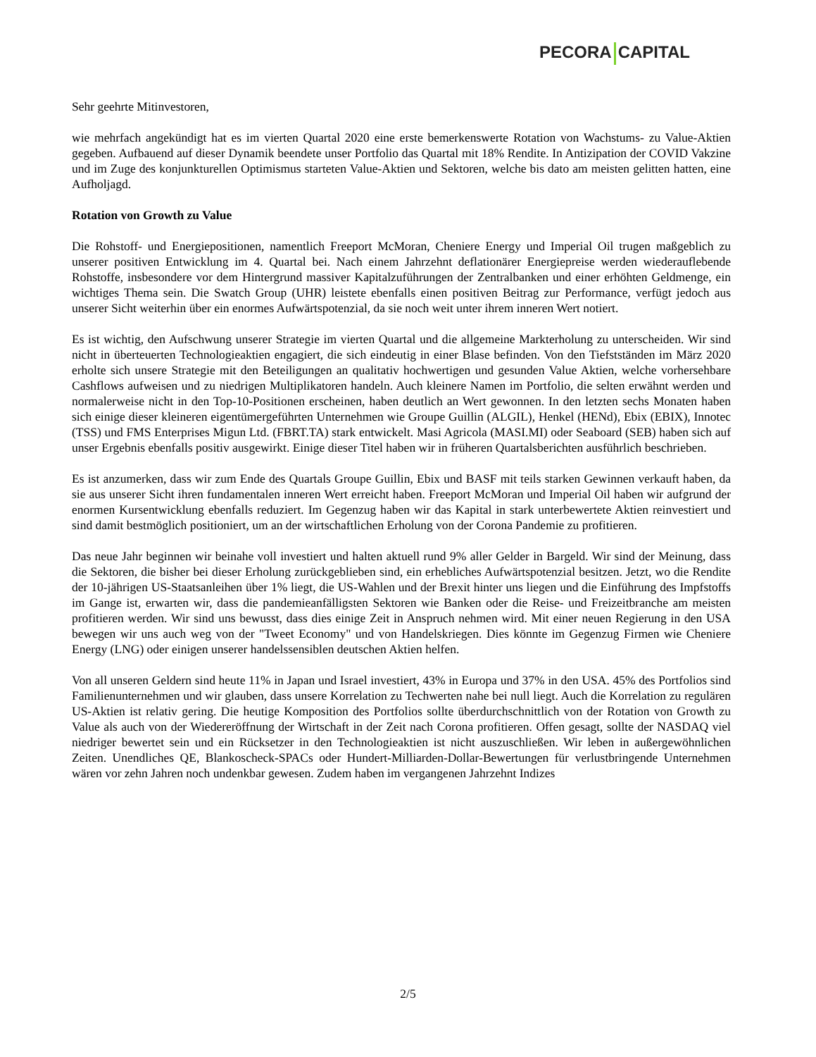PECORA CAPITAL
Sehr geehrte Mitinvestoren,
wie mehrfach angekündigt hat es im vierten Quartal 2020 eine erste bemerkenswerte Rotation von Wachstums- zu Value-Aktien gegeben. Aufbauend auf dieser Dynamik beendete unser Portfolio das Quartal mit 18% Rendite. In Antizipation der COVID Vakzine und im Zuge des konjunkturellen Optimismus starteten Value-Aktien und Sektoren, welche bis dato am meisten gelitten hatten, eine Aufholjagd.
Rotation von Growth zu Value
Die Rohstoff- und Energiepositionen, namentlich Freeport McMoran, Cheniere Energy und Imperial Oil trugen maßgeblich zu unserer positiven Entwicklung im 4. Quartal bei. Nach einem Jahrzehnt deflationärer Energiepreise werden wiederauflebende Rohstoffe, insbesondere vor dem Hintergrund massiver Kapitalzuführungen der Zentralbanken und einer erhöhten Geldmenge, ein wichtiges Thema sein. Die Swatch Group (UHR) leistete ebenfalls einen positiven Beitrag zur Performance, verfügt jedoch aus unserer Sicht weiterhin über ein enormes Aufwärtspotenzial, da sie noch weit unter ihrem inneren Wert notiert.
Es ist wichtig, den Aufschwung unserer Strategie im vierten Quartal und die allgemeine Markterholung zu unterscheiden. Wir sind nicht in überteuerten Technologieaktien engagiert, die sich eindeutig in einer Blase befinden. Von den Tiefstständen im März 2020 erholte sich unsere Strategie mit den Beteiligungen an qualitativ hochwertigen und gesunden Value Aktien, welche vorhersehbare Cashflows aufweisen und zu niedrigen Multiplikatoren handeln. Auch kleinere Namen im Portfolio, die selten erwähnt werden und normalerweise nicht in den Top-10-Positionen erscheinen, haben deutlich an Wert gewonnen. In den letzten sechs Monaten haben sich einige dieser kleineren eigentümergeführten Unternehmen wie Groupe Guillin (ALGIL), Henkel (HENd), Ebix (EBIX), Innotec (TSS) und FMS Enterprises Migun Ltd. (FBRT.TA) stark entwickelt. Masi Agricola (MASI.MI) oder Seaboard (SEB) haben sich auf unser Ergebnis ebenfalls positiv ausgewirkt. Einige dieser Titel haben wir in früheren Quartalsberichten ausführlich beschrieben.
Es ist anzumerken, dass wir zum Ende des Quartals Groupe Guillin, Ebix und BASF mit teils starken Gewinnen verkauft haben, da sie aus unserer Sicht ihren fundamentalen inneren Wert erreicht haben. Freeport McMoran und Imperial Oil haben wir aufgrund der enormen Kursentwicklung ebenfalls reduziert. Im Gegenzug haben wir das Kapital in stark unterbewertete Aktien reinvestiert und sind damit bestmöglich positioniert, um an der wirtschaftlichen Erholung von der Corona Pandemie zu profitieren.
Das neue Jahr beginnen wir beinahe voll investiert und halten aktuell rund 9% aller Gelder in Bargeld. Wir sind der Meinung, dass die Sektoren, die bisher bei dieser Erholung zurückgeblieben sind, ein erhebliches Aufwärtspotenzial besitzen. Jetzt, wo die Rendite der 10-jährigen US-Staatsanleihen über 1% liegt, die US-Wahlen und der Brexit hinter uns liegen und die Einführung des Impfstoffs im Gange ist, erwarten wir, dass die pandemieanfälligsten Sektoren wie Banken oder die Reise- und Freizeitbranche am meisten profitieren werden. Wir sind uns bewusst, dass dies einige Zeit in Anspruch nehmen wird. Mit einer neuen Regierung in den USA bewegen wir uns auch weg von der "Tweet Economy" und von Handelskriegen. Dies könnte im Gegenzug Firmen wie Cheniere Energy (LNG) oder einigen unserer handelssensiblen deutschen Aktien helfen.
Von all unseren Geldern sind heute 11% in Japan und Israel investiert, 43% in Europa und 37% in den USA. 45% des Portfolios sind Familienunternehmen und wir glauben, dass unsere Korrelation zu Techwerten nahe bei null liegt. Auch die Korrelation zu regulären US-Aktien ist relativ gering. Die heutige Komposition des Portfolios sollte überdurchschnittlich von der Rotation von Growth zu Value als auch von der Wiedereröffnung der Wirtschaft in der Zeit nach Corona profitieren. Offen gesagt, sollte der NASDAQ viel niedriger bewertet sein und ein Rücksetzer in den Technologieaktien ist nicht auszuschließen. Wir leben in außergewöhnlichen Zeiten. Unendliches QE, Blankoscheck-SPACs oder Hundert-Milliarden-Dollar-Bewertungen für verlustbringende Unternehmen wären vor zehn Jahren noch undenkbar gewesen. Zudem haben im vergangenen Jahrzehnt Indizes
2/5